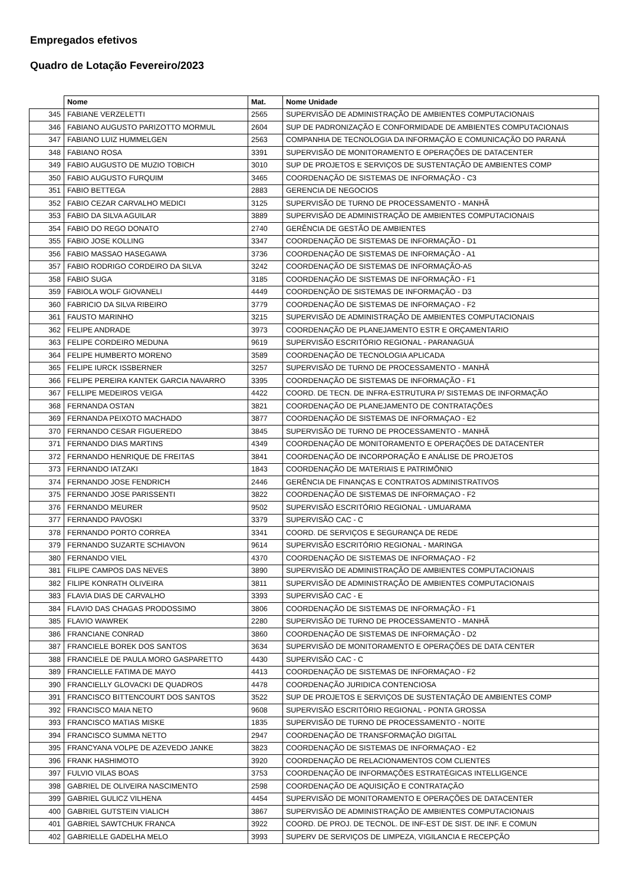Empregados efetivos
Quadro de Lotação Fevereiro/2023
| | Nome | Mat. | Nome Unidade |
| --- | --- | --- | --- |
| 345 | FABIANE VERZELETTI | 2565 | SUPERVISÃO DE ADMINISTRAÇÃO DE AMBIENTES COMPUTACIONAIS |
| 346 | FABIANO AUGUSTO PARIZOTTO MORMUL | 2604 | SUP DE PADRONIZAÇÃO E CONFORMIDADE DE AMBIENTES COMPUTACIONAIS |
| 347 | FABIANO LUIZ HUMMELGEN | 2563 | COMPANHIA DE TECNOLOGIA DA INFORMAÇÃO E COMUNICAÇÃO DO PARANÁ |
| 348 | FABIANO ROSA | 3391 | SUPERVISÃO DE MONITORAMENTO E OPERAÇÕES DE DATACENTER |
| 349 | FABIO AUGUSTO DE MUZIO TOBICH | 3010 | SUP DE PROJETOS E SERVIÇOS DE SUSTENTAÇÃO DE AMBIENTES COMP |
| 350 | FABIO AUGUSTO FURQUIM | 3465 | COORDENAÇÃO DE SISTEMAS DE INFORMAÇÃO - C3 |
| 351 | FABIO BETTEGA | 2883 | GERENCIA DE NEGOCIOS |
| 352 | FABIO CEZAR CARVALHO MEDICI | 3125 | SUPERVISÃO DE TURNO DE PROCESSAMENTO - MANHÃ |
| 353 | FABIO DA SILVA AGUILAR | 3889 | SUPERVISÃO DE ADMINISTRAÇÃO DE AMBIENTES COMPUTACIONAIS |
| 354 | FABIO DO REGO DONATO | 2740 | GERÊNCIA DE GESTÃO DE AMBIENTES |
| 355 | FABIO JOSE KOLLING | 3347 | COORDENAÇÃO DE SISTEMAS DE INFORMAÇÃO - D1 |
| 356 | FABIO MASSAO HASEGAWA | 3736 | COORDENAÇÃO DE SISTEMAS DE INFORMAÇÃO - A1 |
| 357 | FABIO RODRIGO CORDEIRO DA SILVA | 3242 | COORDENAÇÃO DE SISTEMAS DE INFORMAÇÃO-A5 |
| 358 | FABIO SUGA | 3185 | COORDENAÇÃO DE SISTEMAS DE INFORMAÇÃO - F1 |
| 359 | FABIOLA WOLF GIOVANELI | 4449 | COORDENÇÃO DE SISTEMAS DE INFORMAÇÃO - D3 |
| 360 | FABRICIO DA SILVA RIBEIRO | 3779 | COORDENAÇÃO DE SISTEMAS DE INFORMAÇAO - F2 |
| 361 | FAUSTO MARINHO | 3215 | SUPERVISÃO DE ADMINISTRAÇÃO DE AMBIENTES COMPUTACIONAIS |
| 362 | FELIPE ANDRADE | 3973 | COORDENAÇÃO DE PLANEJAMENTO ESTR E ORÇAMENTARIO |
| 363 | FELIPE CORDEIRO MEDUNA | 9619 | SUPERVISÃO ESCRITÓRIO REGIONAL - PARANAGUÁ |
| 364 | FELIPE HUMBERTO MORENO | 3589 | COORDENAÇÃO DE TECNOLOGIA APLICADA |
| 365 | FELIPE IURCK ISSBERNER | 3257 | SUPERVISÃO DE TURNO DE PROCESSAMENTO - MANHÃ |
| 366 | FELIPE PEREIRA KANTEK GARCIA NAVARRO | 3395 | COORDENAÇÃO DE SISTEMAS DE INFORMAÇÃO - F1 |
| 367 | FELLIPE MEDEIROS VEIGA | 4422 | COORD. DE TECN. DE INFRA-ESTRUTURA P/ SISTEMAS DE INFORMAÇÃO |
| 368 | FERNANDA OSTAN | 3821 | COORDENAÇÃO DE PLANEJAMENTO DE CONTRATAÇÕES |
| 369 | FERNANDA PEIXOTO MACHADO | 3877 | COORDENAÇÃO DE SISTEMAS DE INFORMAÇAO - E2 |
| 370 | FERNANDO CESAR FIGUEREDO | 3845 | SUPERVISÃO DE TURNO DE PROCESSAMENTO - MANHÃ |
| 371 | FERNANDO DIAS MARTINS | 4349 | COORDENAÇÃO DE MONITORAMENTO E OPERAÇÕES DE DATACENTER |
| 372 | FERNANDO HENRIQUE DE FREITAS | 3841 | COORDENAÇÃO DE INCORPORAÇÃO E ANÁLISE DE PROJETOS |
| 373 | FERNANDO IATZAKI | 1843 | COORDENAÇÃO DE MATERIAIS E PATRIMÔNIO |
| 374 | FERNANDO JOSE FENDRICH | 2446 | GERÊNCIA DE FINANÇAS E CONTRATOS ADMINISTRATIVOS |
| 375 | FERNANDO JOSE PARISSENTI | 3822 | COORDENAÇÃO DE SISTEMAS DE INFORMAÇAO - F2 |
| 376 | FERNANDO MEURER | 9502 | SUPERVISÃO ESCRITÓRIO REGIONAL - UMUARAMA |
| 377 | FERNANDO PAVOSKI | 3379 | SUPERVISÃO CAC - C |
| 378 | FERNANDO PORTO CORREA | 3341 | COORD. DE SERVIÇOS E SEGURANÇA DE REDE |
| 379 | FERNANDO SUZARTE SCHIAVON | 9614 | SUPERVISÃO ESCRITÓRIO REGIONAL - MARINGA |
| 380 | FERNANDO VIEL | 4370 | COORDENAÇÃO DE SISTEMAS DE INFORMAÇAO - F2 |
| 381 | FILIPE CAMPOS DAS NEVES | 3890 | SUPERVISÃO DE ADMINISTRAÇÃO DE AMBIENTES COMPUTACIONAIS |
| 382 | FILIPE KONRATH OLIVEIRA | 3811 | SUPERVISÃO DE ADMINISTRAÇÃO DE AMBIENTES COMPUTACIONAIS |
| 383 | FLAVIA DIAS DE CARVALHO | 3393 | SUPERVISÃO CAC - E |
| 384 | FLAVIO DAS CHAGAS PRODOSSIMO | 3806 | COORDENAÇÃO DE SISTEMAS DE INFORMAÇÃO - F1 |
| 385 | FLAVIO WAWREK | 2280 | SUPERVISÃO DE TURNO DE PROCESSAMENTO - MANHÃ |
| 386 | FRANCIANE CONRAD | 3860 | COORDENAÇÃO DE SISTEMAS DE INFORMAÇÃO - D2 |
| 387 | FRANCIELE BOREK DOS SANTOS | 3634 | SUPERVISÃO DE MONITORAMENTO E OPERAÇÕES DE DATA CENTER |
| 388 | FRANCIELE DE PAULA MORO GASPARETTO | 4430 | SUPERVISÃO CAC - C |
| 389 | FRANCIELLE FATIMA DE MAYO | 4413 | COORDENAÇÃO DE SISTEMAS DE INFORMAÇAO - F2 |
| 390 | FRANCIELLY GLOVACKI DE QUADROS | 4478 | COORDENAÇÃO JURIDICA CONTENCIOSA |
| 391 | FRANCISCO BITTENCOURT DOS SANTOS | 3522 | SUP DE PROJETOS E SERVIÇOS DE SUSTENTAÇÃO DE AMBIENTES COMP |
| 392 | FRANCISCO MAIA NETO | 9608 | SUPERVISÃO ESCRITÓRIO REGIONAL - PONTA GROSSA |
| 393 | FRANCISCO MATIAS MISKE | 1835 | SUPERVISÃO DE TURNO DE PROCESSAMENTO - NOITE |
| 394 | FRANCISCO SUMMA NETTO | 2947 | COORDENAÇÃO DE TRANSFORMAÇÃO DIGITAL |
| 395 | FRANCYANA VOLPE DE AZEVEDO JANKE | 3823 | COORDENAÇÃO DE SISTEMAS DE INFORMAÇAO - E2 |
| 396 | FRANK HASHIMOTO | 3920 | COORDENAÇÃO DE RELACIONAMENTOS COM CLIENTES |
| 397 | FULVIO VILAS BOAS | 3753 | COORDENAÇÃO DE INFORMAÇÕES ESTRATÉGICAS INTELLIGENCE |
| 398 | GABRIEL DE OLIVEIRA NASCIMENTO | 2598 | COORDENAÇÃO DE AQUISIÇÃO E CONTRATAÇÃO |
| 399 | GABRIEL GULICZ VILHENA | 4454 | SUPERVISÃO DE MONITORAMENTO E OPERAÇÕES DE DATACENTER |
| 400 | GABRIEL GUTSTEIN VIALICH | 3867 | SUPERVISÃO DE ADMINISTRAÇÃO DE AMBIENTES COMPUTACIONAIS |
| 401 | GABRIEL SAWTCHUK FRANCA | 3922 | COORD. DE PROJ. DE TECNOL. DE INF-EST DE SIST. DE INF. E COMUN |
| 402 | GABRIELLE GADELHA MELO | 3993 | SUPERV DE SERVIÇOS DE LIMPEZA, VIGILANCIA E RECEPÇÃO |